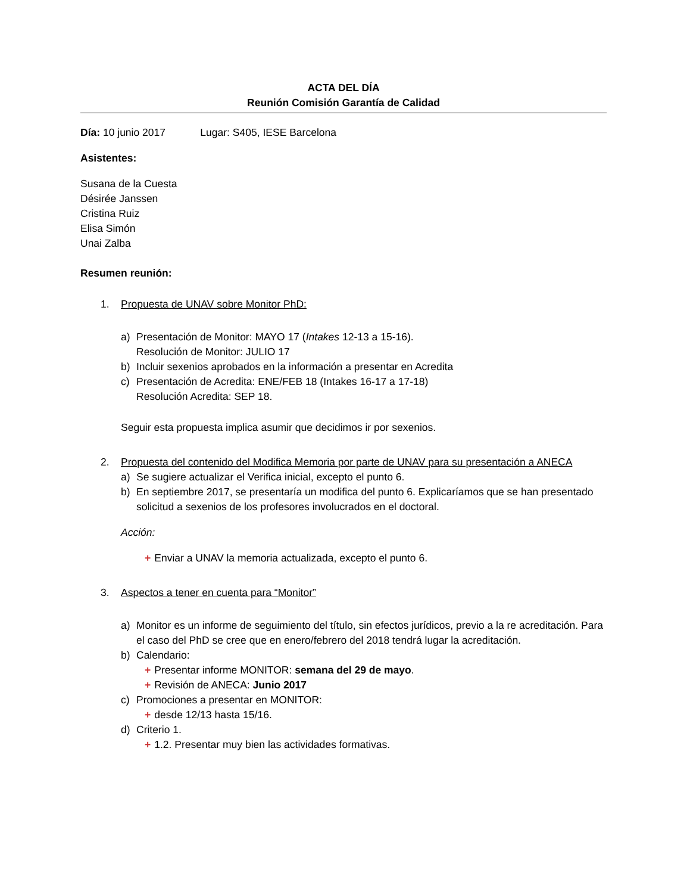ACTA DEL DÍA
Reunión Comisión Garantía de Calidad
Día: 10 junio 2017 Lugar: S405, IESE Barcelona
Asistentes:
Susana de la Cuesta
Désirée Janssen
Cristina Ruiz
Elisa Simón
Unai Zalba
Resumen reunión:
1. Propuesta de UNAV sobre Monitor PhD:
a) Presentación de Monitor: MAYO 17 (Intakes 12-13 a 15-16).
Resolución de Monitor: JULIO 17
b) Incluir sexenios aprobados en la información a presentar en Acredita
c) Presentación de Acredita: ENE/FEB 18 (Intakes 16-17 a 17-18)
Resolución Acredita: SEP 18.
Seguir esta propuesta implica asumir que decidimos ir por sexenios.
2. Propuesta del contenido del Modifica Memoria por parte de UNAV para su presentación a ANECA
a) Se sugiere actualizar el Verifica inicial, excepto el punto 6.
b) En septiembre 2017, se presentaría un modifica del punto 6. Explicaríamos que se han presentado solicitud a sexenios de los profesores involucrados en el doctoral.
Acción:
+ Enviar a UNAV la memoria actualizada, excepto el punto 6.
3. Aspectos a tener en cuenta para “Monitor”
a) Monitor es un informe de seguimiento del título, sin efectos jurídicos, previo a la re acreditación. Para el caso del PhD se cree que en enero/febrero del 2018 tendrá lugar la acreditación.
b) Calendario:
+ Presentar informe MONITOR: semana del 29 de mayo.
+ Revisión de ANECA: Junio 2017
c) Promociones a presentar en MONITOR:
+ desde 12/13 hasta 15/16.
d) Criterio 1.
+ 1.2. Presentar muy bien las actividades formativas.